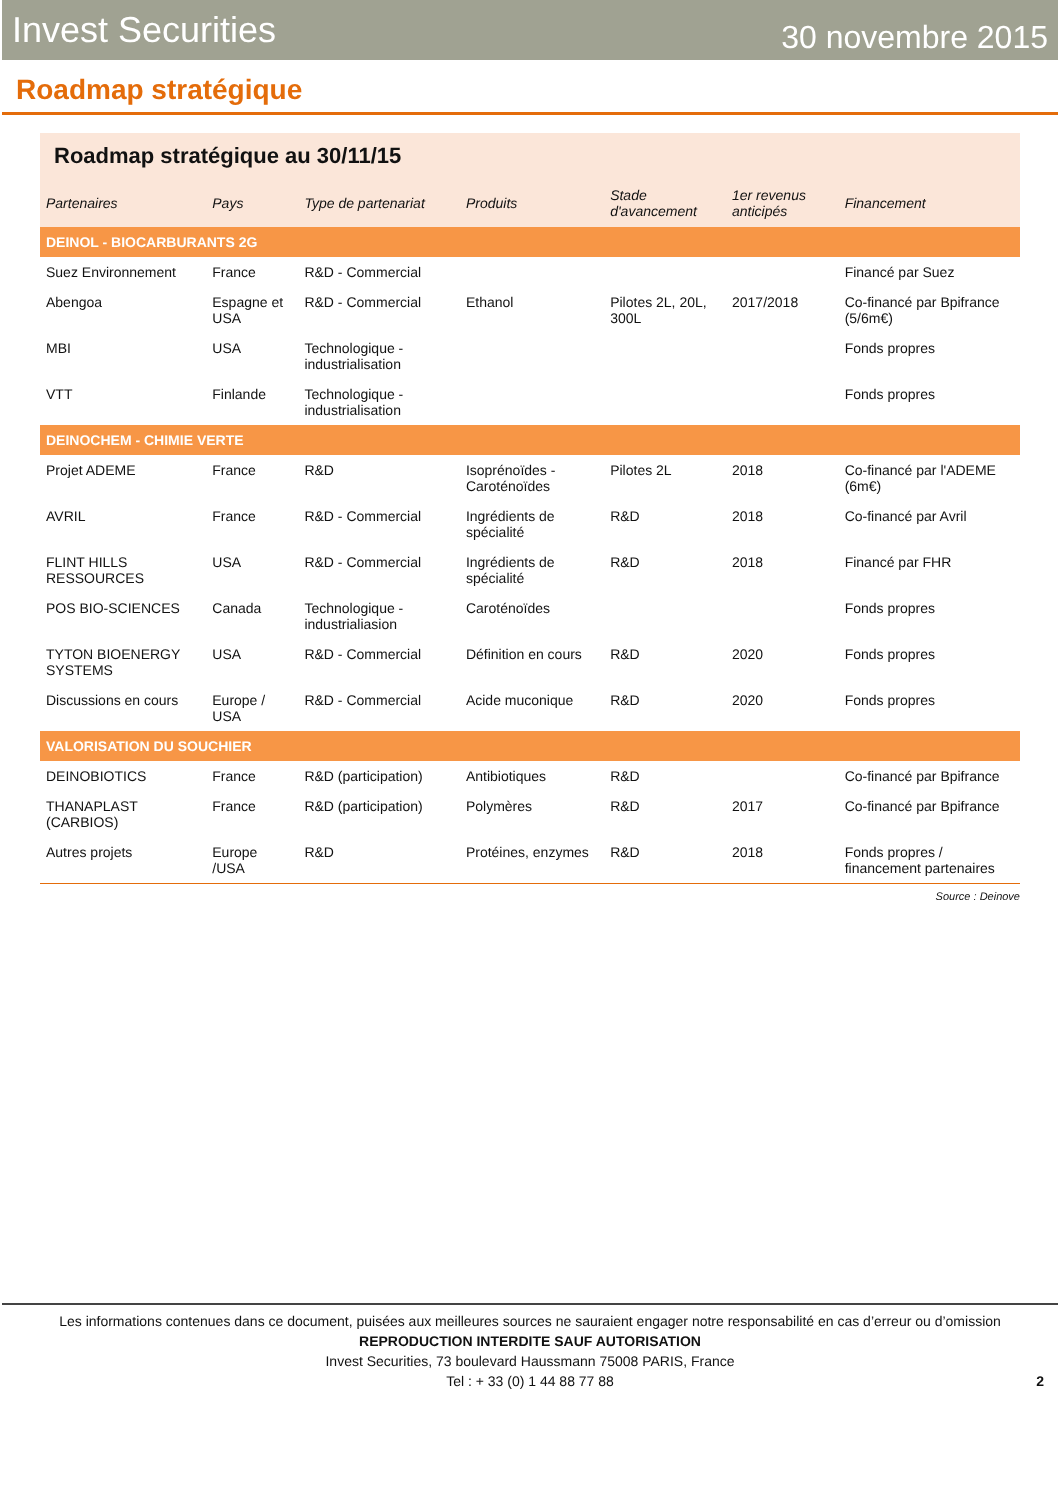Invest Securities 30 novembre 2015
Roadmap stratégique
Roadmap stratégique au 30/11/15
| Partenaires | Pays | Type de partenariat | Produits | Stade d'avancement | 1er revenus anticipés | Financement |
| --- | --- | --- | --- | --- | --- | --- |
| DEINOL - BIOCARBURANTS 2G | | | | | | |
| Suez Environnement | France | R&D - Commercial | | | | Financé par Suez |
| Abengoa | Espagne et USA | R&D - Commercial | Ethanol | Pilotes 2L, 20L, 300L | 2017/2018 | Co-financé par Bpifrance (5/6m€) |
| MBI | USA | Technologique - industrialisation | | | | Fonds propres |
| VTT | Finlande | Technologique - industrialisation | | | | Fonds propres |
| DEINOCHEM - CHIMIE VERTE | | | | | | |
| Projet ADEME | France | R&D | Isoprénoïdes - Caroténoïdes | Pilotes 2L | 2018 | Co-financé par l'ADEME (6m€) |
| AVRIL | France | R&D - Commercial | Ingrédients de spécialité | R&D | 2018 | Co-financé par Avril |
| FLINT HILLS RESSOURCES | USA | R&D - Commercial | Ingrédients de spécialité | R&D | 2018 | Financé par FHR |
| POS BIO-SCIENCES | Canada | Technologique - industrialiasion | Caroténoïdes | | | Fonds propres |
| TYTON BIOENERGY SYSTEMS | USA | R&D - Commercial | Définition en cours | R&D | 2020 | Fonds propres |
| Discussions en cours | Europe / USA | R&D - Commercial | Acide muconique | R&D | 2020 | Fonds propres |
| VALORISATION DU SOUCHIER | | | | | | |
| DEINOBIOTICS | France | R&D (participation) | Antibiotiques | R&D | | Co-financé par Bpifrance |
| THANAPLAST (CARBIOS) | France | R&D (participation) | Polymères | R&D | 2017 | Co-financé par Bpifrance |
| Autres projets | Europe /USA | R&D | Protéines, enzymes | R&D | 2018 | Fonds propres / financement partenaires |
Source : Deinove
Les informations contenues dans ce document, puisées aux meilleures sources ne sauraient engager notre responsabilité en cas d’erreur ou d’omission
REPRODUCTION INTERDITE SAUF AUTORISATION
Invest Securities, 73 boulevard Haussmann 75008 PARIS, France
Tel : + 33 (0) 1 44 88 77 88
2